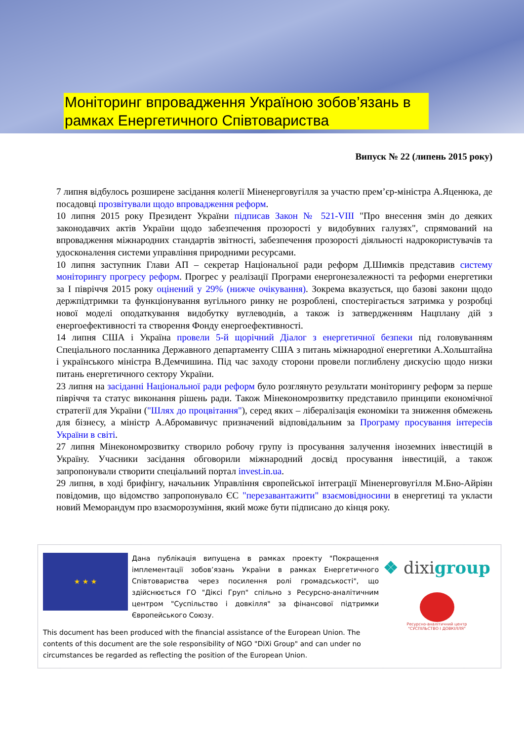Моніторинг впровадження Україною зобов’язань в рамках Енергетичного Співтовариства
Випуск № 22 (липень 2015 року)
7 липня відбулось розширене засідання колегії Міненерговугілля за участю прем’єр-міністра А.Яценюка, де посадовці прозвітували щодо впровадження реформ.
10 липня 2015 року Президент України підписав Закон № 521-VIII "Про внесення змін до деяких законодавчих актів України щодо забезпечення прозорості у видобувних галузях", спрямований на впровадження міжнародних стандартів звітності, забезпечення прозорості діяльності надрокористувачів та удосконалення системи управління природними ресурсами.
10 липня заступник Глави АП – секретар Національної ради реформ Д.Шимків представив систему моніторингу прогресу реформ. Прогрес у реалізації Програми енергонезалежності та реформи енергетики за І півріччя 2015 року оцінений у 29% (нижче очікування). Зокрема вказується, що базові закони щодо держпідтримки та функціонування вугільного ринку не розроблені, спостерігається затримка у розробці нової моделі оподаткування видобутку вуглеводнів, а також із затвердженням Нацплану дій з енергоефективності та створення Фонду енергоефективності.
14 липня США і Україна провели 5-й щорічний Діалог з енергетичної безпеки під головуванням Спеціального посланника Державного департаменту США з питань міжнародної енергетики А.Хольштайна і українського міністра В.Демчишина. Під час заходу сторони провели поглиблену дискусію щодо низки питань енергетичного сектору України.
23 липня на засіданні Національної ради реформ було розглянуто результати моніторингу реформ за перше півріччя та статус виконання рішень ради. Також Мінекономрозвитку представило принципи економічної стратегії для України ("Шлях до процвітання"), серед яких – лібералізація економіки та зниження обмежень для бізнесу, а міністр А.Абромавичус призначений відповідальним за Програму просування інтересів України в світі.
27 липня Мінекономрозвитку створило робочу групу із просування залучення іноземних інвестицій в Україну. Учасники засідання обговорили міжнародний досвід просування інвестицій, а також запропонували створити спеціальний портал invest.in.ua.
29 липня, в ході брифінгу, начальник Управління європейської інтеграції Міненерговугілля М.Бно-Айріян повідомив, що відомство запропонувало ЄС "перезавантажити" взаємовідносини в енергетиці та укласти новий Меморандум про взаєморозуміння, який може бути підписано до кінця року.
★ ★ ★
Дана публікація випущена в рамках проекту "Покращення імплементації зобов’язань України в рамках Енергетичного Співтовариства через посилення ролі громадськості", що здійснюється ГО "Діксі Груп" спільно з Ресурсно-аналітичним центром "Суспільство і довкілля" за фінансової підтримки Європейського Союзу.
This document has been produced with the financial assistance of the European Union. The contents of this document are the sole responsibility of NGO "DiXi Group" and can under no circumstances be regarded as reflecting the position of the European Union.
❖ dixigroup
Ресурсно-аналітичний центр
"СУСПІЛЬСТВО І ДОВКІЛЛЯ"